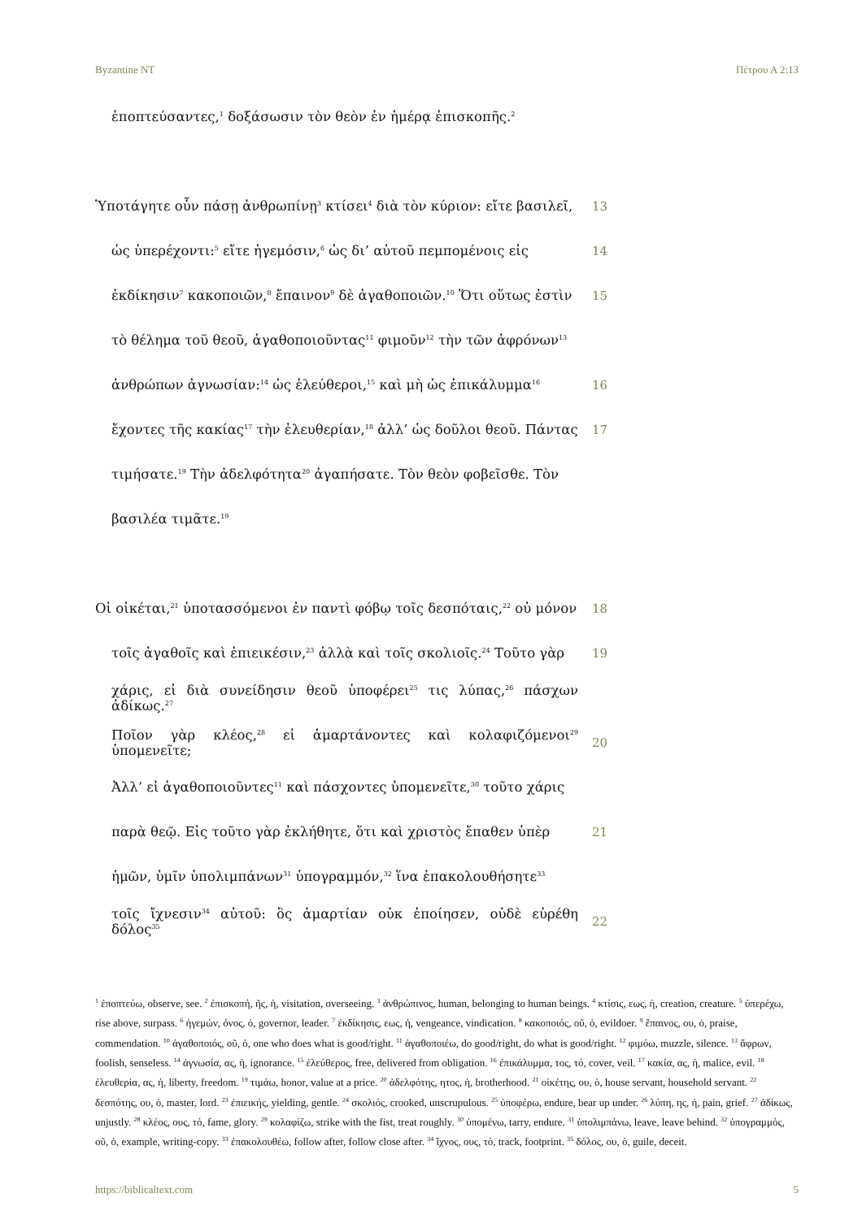Byzantine NT Πέτρου Α 2:13
ἐποπτεύσαντες,<sup>1</sup> δοξάσωσιν τὸν θεὸν ἐν ἡμέρᾳ ἐπισκοπῆς.<sup>2</sup>
Ὑποτάγητε οὖν πάσῃ ἀνθρωπίνῃ<sup>3</sup> κτίσει<sup>4</sup> διὰ τὸν κύριον: εἴτε βασιλεῖ, 13
ὡς ὑπερέχοντι:<sup>5</sup> εἴτε ἡγεμόσιν,<sup>6</sup> ὡς δι’ αὐτοῦ πεμπομένοις εἰς 14
ἐκδίκησιν<sup>7</sup> κακοποιῶν,<sup>8</sup> ἔπαινον<sup>9</sup> δὲ ἀγαθοποιῶν.<sup>10</sup> Ὅτι οὕτως ἐστὶν 15
τὸ θέλημα τοῦ θεοῦ, ἀγαθοποιοῦντας<sup>11</sup> φιμοῦν<sup>12</sup> τὴν τῶν ἀφρόνων<sup>13</sup>
ἀνθρώπων ἀγνωσίαν:<sup>14</sup> ὡς ἐλεύθεροι,<sup>15</sup> καὶ μὴ ὡς ἐπικάλυμμα<sup>16</sup> 16
ἔχοντες τῆς κακίας<sup>17</sup> τὴν ἐλευθερίαν,<sup>18</sup> ἀλλ’ ὡς δοῦλοι θεοῦ. Πάντας 17
τιμήσατε.<sup>19</sup> Τὴν ἀδελφότητα<sup>20</sup> ἀγαπήσατε. Τὸν θεὸν φοβεῖσθε. Τὸν
βασιλέα τιμᾶτε.<sup>19</sup>
Οἱ οἰκέται,<sup>21</sup> ὑποτασσόμενοι ἐν παντὶ φόβῳ τοῖς δεσπόταις,<sup>22</sup> οὐ μόνον 18
τοῖς ἀγαθοῖς καὶ ἐπιεικέσιν,<sup>23</sup> ἀλλὰ καὶ τοῖς σκολιοῖς.<sup>24</sup> Τοῦτο γὰρ 19
χάρις, εἰ διὰ συνείδησιν θεοῦ ὑποφέρει<sup>25</sup> τις λύπας,<sup>26</sup> πάσχων ἀδίκως.<sup>27</sup>
Ποῖον γὰρ κλέος,<sup>28</sup> εἰ ἁμαρτάνοντες καὶ κολαφιζόμενοι<sup>29</sup> ὑπομενεῖτε; 20
Ἀλλ’ εἰ ἀγαθοποιοῦντες<sup>11</sup> καὶ πάσχοντες ὑπομενεῖτε,<sup>30</sup> τοῦτο χάρις
παρὰ θεῷ. Εἰς τοῦτο γὰρ ἐκλήθητε, ὅτι καὶ χριστὸς ἔπαθεν ὑπὲρ 21
ἡμῶν, ὑμῖν ὑπολιμπάνων<sup>31</sup> ὑπογραμμόν,<sup>32</sup> ἵνα ἐπακολουθήσητε<sup>33</sup>
τοῖς ἴχνεσιν<sup>34</sup> αὐτοῦ: ὃς ἁμαρτίαν οὐκ ἐποίησεν, οὐδὲ εὑρέθη δόλος<sup>35</sup> 22
<sup>1</sup> ἐποπτεύω, observe, see. <sup>2</sup> ἐπισκοπή, ῆς, ἡ, visitation, overseeing. <sup>3</sup> ἀνθρώπινος, human, belonging to human beings. <sup>4</sup> κτίσις, εως, ἡ, creation, creature. <sup>5</sup> ὑπερέχω, rise above, surpass. <sup>6</sup> ἡγεμών, όνος, ὁ, governor, leader. <sup>7</sup> ἐκδίκησις, εως, ἡ, vengeance, vindication. <sup>8</sup> κακοποιός, οῦ, ὁ, evildoer. <sup>9</sup> ἔπαινος, ου, ὁ, praise, commendation. <sup>10</sup> ἀγαθοποιός, οῦ, ὁ, one who does what is good/right. <sup>11</sup> ἀγαθοποιέω, do good/right, do what is good/right. <sup>12</sup> φιμόω, muzzle, silence. <sup>13</sup> ἄφρων, foolish, senseless. <sup>14</sup> ἀγνωσία, ας, ἡ, ignorance. <sup>15</sup> ἐλεύθερος, free, delivered from obligation. <sup>16</sup> ἐπικάλυμμα, τος, τό, cover, veil. <sup>17</sup> κακία, ας, ἡ, malice, evil. <sup>18</sup> ἐλευθερία, ας, ἡ, liberty, freedom. <sup>19</sup> τιμάω, honor, value at a price. <sup>20</sup> ἀδελφότης, ητος, ἡ, brotherhood. <sup>21</sup> οἰκέτης, ου, ὁ, house servant, household servant. <sup>22</sup> δεσπότης, ου, ὁ, master, lord. <sup>23</sup> ἐπιεικής, yielding, gentle. <sup>24</sup> σκολιός, crooked, unscrupulous. <sup>25</sup> ὑποφέρω, endure, bear up under. <sup>26</sup> λύπη, ης, ἡ, pain, grief. <sup>27</sup> ἀδίκως, unjustly. <sup>28</sup> κλέος, ους, τό, fame, glory. <sup>29</sup> κολαφίζω, strike with the fist, treat roughly. <sup>30</sup> ὑπομένω, tarry, endure. <sup>31</sup> ὑπολιμπάνω, leave, leave behind. <sup>32</sup> ὑπογραμμός, οῦ, ὁ, example, writing-copy. <sup>33</sup> ἐπακολουθέω, follow after, follow close after. <sup>34</sup> ἴχνος, ους, τό, track, footprint. <sup>35</sup> δόλος, ου, ὁ, guile, deceit.
https://biblicaltext.com 5